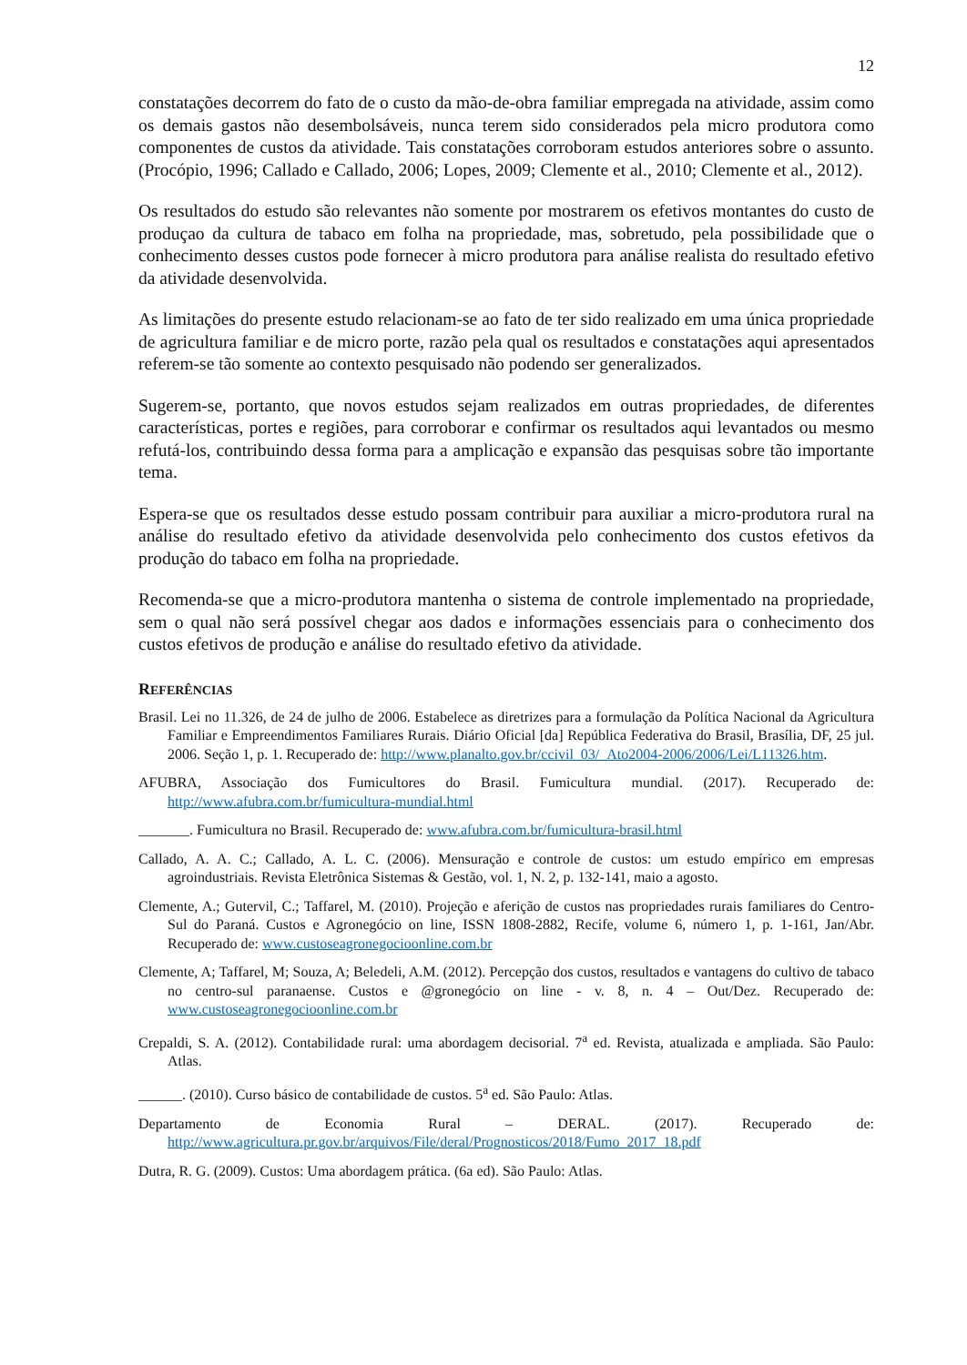12
constatações decorrem do fato de o custo da mão-de-obra familiar empregada na atividade, assim como os demais gastos não desembolsáveis, nunca terem sido considerados pela micro produtora como componentes de custos da atividade. Tais constatações corroboram estudos anteriores sobre o assunto. (Procópio, 1996; Callado e Callado, 2006; Lopes, 2009; Clemente et al., 2010; Clemente et al., 2012).
Os resultados do estudo são relevantes não somente por mostrarem os efetivos montantes do custo de produçao da cultura de tabaco em folha na propriedade, mas, sobretudo, pela possibilidade que o conhecimento desses custos pode fornecer à micro produtora para análise realista do resultado efetivo da atividade desenvolvida.
As limitações do presente estudo relacionam-se ao fato de ter sido realizado em uma única propriedade de agricultura familiar e de micro porte, razão pela qual os resultados e constatações aqui apresentados referem-se tão somente ao contexto pesquisado não podendo ser generalizados.
Sugerem-se, portanto, que novos estudos sejam realizados em outras propriedades, de diferentes características, portes e regiões, para corroborar e confirmar os resultados aqui levantados ou mesmo refutá-los, contribuindo dessa forma para a amplicação e expansão das pesquisas sobre tão importante tema.
Espera-se que os resultados desse estudo possam contribuir para auxiliar a micro-produtora rural na análise do resultado efetivo da atividade desenvolvida pelo conhecimento dos custos efetivos da produção do tabaco em folha na propriedade.
Recomenda-se que a micro-produtora mantenha o sistema de controle implementado na propriedade, sem o qual não será possível chegar aos dados e informações essenciais para o conhecimento dos custos efetivos de produção e análise do resultado efetivo da atividade.
REFERÊNCIAS
Brasil. Lei no 11.326, de 24 de julho de 2006. Estabelece as diretrizes para a formulação da Política Nacional da Agricultura Familiar e Empreendimentos Familiares Rurais. Diário Oficial [da] República Federativa do Brasil, Brasília, DF, 25 jul. 2006. Seção 1, p. 1. Recuperado de: http://www.planalto.gov.br/ccivil_03/_Ato2004-2006/2006/Lei/L11326.htm.
AFUBRA, Associação dos Fumicultores do Brasil. Fumicultura mundial. (2017). Recuperado de: http://www.afubra.com.br/fumicultura-mundial.html
_______. Fumicultura no Brasil. Recuperado de: www.afubra.com.br/fumicultura-brasil.html
Callado, A. A. C.; Callado, A. L. C. (2006). Mensuração e controle de custos: um estudo empírico em empresas agroindustriais. Revista Eletrônica Sistemas & Gestão, vol. 1, N. 2, p. 132-141, maio a agosto.
Clemente, A.; Gutervil, C.; Taffarel, M. (2010). Projeção e aferição de custos nas propriedades rurais familiares do Centro- Sul do Paraná. Custos e Agronegócio on line, ISSN 1808-2882, Recife, volume 6, número 1, p. 1-161, Jan/Abr. Recuperado de: www.custoseagronegocioonline.com.br
Clemente, A; Taffarel, M; Souza, A; Beledeli, A.M. (2012). Percepção dos custos, resultados e vantagens do cultivo de tabaco no centro-sul paranaense. Custos e @gronegócio on line - v. 8, n. 4 – Out/Dez. Recuperado de: www.custoseagronegocioonline.com.br
Crepaldi, S. A. (2012). Contabilidade rural: uma abordagem decisorial. 7<sup>a</sup> ed. Revista, atualizada e ampliada. São Paulo: Atlas.
______. (2010). Curso básico de contabilidade de custos. 5<sup>a</sup> ed. São Paulo: Atlas.
Departamento de Economia Rural – DERAL. (2017). Recuperado de: http://www.agricultura.pr.gov.br/arquivos/File/deral/Prognosticos/2018/Fumo_2017_18.pdf
Dutra, R. G. (2009). Custos: Uma abordagem prática. (6a ed). São Paulo: Atlas.